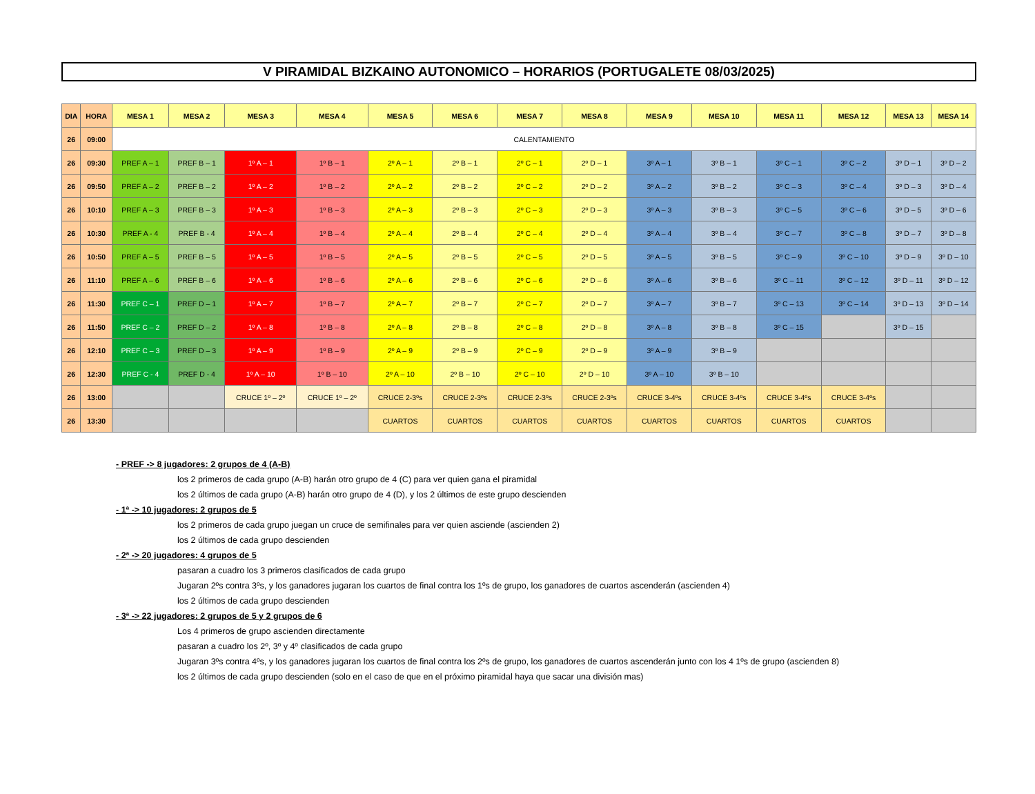V PIRAMIDAL BIZKAINO AUTONOMICO – HORARIOS (PORTUGALETE 08/03/2025)
| DIA | HORA | MESA 1 | MESA 2 | MESA 3 | MESA 4 | MESA 5 | MESA 6 | MESA 7 | MESA 8 | MESA 9 | MESA 10 | MESA 11 | MESA 12 | MESA 13 | MESA 14 |
| --- | --- | --- | --- | --- | --- | --- | --- | --- | --- | --- | --- | --- | --- | --- | --- |
| 26 | 09:00 | CALENTAMIENTO | | | | | | | | | | | | | |
| 26 | 09:30 | PREF A – 1 | PREF B – 1 | 1º A – 1 | 1º B – 1 | 2º A – 1 | 2º B – 1 | 2º C – 1 | 2º D – 1 | 3º A – 1 | 3º B – 1 | 3º C – 1 | 3º C – 2 | 3º D – 1 | 3º D – 2 |
| 26 | 09:50 | PREF A – 2 | PREF B – 2 | 1º A – 2 | 1º B – 2 | 2º A – 2 | 2º B – 2 | 2º C – 2 | 2º D – 2 | 3º A – 2 | 3º B – 2 | 3º C – 3 | 3º C – 4 | 3º D – 3 | 3º D – 4 |
| 26 | 10:10 | PREF A – 3 | PREF B – 3 | 1º A – 3 | 1º B – 3 | 2º A – 3 | 2º B – 3 | 2º C – 3 | 2º D – 3 | 3º A – 3 | 3º B – 3 | 3º C – 5 | 3º C – 6 | 3º D – 5 | 3º D – 6 |
| 26 | 10:30 | PREF A - 4 | PREF B - 4 | 1º A – 4 | 1º B – 4 | 2º A – 4 | 2º B – 4 | 2º C – 4 | 2º D – 4 | 3º A – 4 | 3º B – 4 | 3º C – 7 | 3º C – 8 | 3º D – 7 | 3º D – 8 |
| 26 | 10:50 | PREF A – 5 | PREF B – 5 | 1º A – 5 | 1º B – 5 | 2º A – 5 | 2º B – 5 | 2º C – 5 | 2º D – 5 | 3º A – 5 | 3º B – 5 | 3º C – 9 | 3º C – 10 | 3º D – 9 | 3º D – 10 |
| 26 | 11:10 | PREF A – 6 | PREF B – 6 | 1º A – 6 | 1º B – 6 | 2º A – 6 | 2º B – 6 | 2º C – 6 | 2º D – 6 | 3º A – 6 | 3º B – 6 | 3º C – 11 | 3º C – 12 | 3º D – 11 | 3º D – 12 |
| 26 | 11:30 | PREF C – 1 | PREF D – 1 | 1º A – 7 | 1º B – 7 | 2º A – 7 | 2º B – 7 | 2º C – 7 | 2º D – 7 | 3º A – 7 | 3º B – 7 | 3º C – 13 | 3º C – 14 | 3º D – 13 | 3º D – 14 |
| 26 | 11:50 | PREF C – 2 | PREF D – 2 | 1º A – 8 | 1º B – 8 | 2º A – 8 | 2º B – 8 | 2º C – 8 | 2º D – 8 | 3º A – 8 | 3º B – 8 | 3º C – 15 | | 3º D – 15 | |
| 26 | 12:10 | PREF C – 3 | PREF D – 3 | 1º A – 9 | 1º B – 9 | 2º A – 9 | 2º B – 9 | 2º C – 9 | 2º D – 9 | 3º A – 9 | 3º B – 9 | | | | |
| 26 | 12:30 | PREF C - 4 | PREF D - 4 | 1º A – 10 | 1º B – 10 | 2º A – 10 | 2º B – 10 | 2º C – 10 | 2º D – 10 | 3º A – 10 | 3º B – 10 | | | | |
| 26 | 13:00 | | | CRUCE 1º – 2º | CRUCE 1º – 2º | CRUCE 2-3ºs | CRUCE 2-3ºs | CRUCE 2-3ºs | CRUCE 2-3ºs | CRUCE 3-4ºs | CRUCE 3-4ºs | CRUCE 3-4ºs | CRUCE 3-4ºs | | |
| 26 | 13:30 | | | | | CUARTOS | CUARTOS | CUARTOS | CUARTOS | CUARTOS | CUARTOS | CUARTOS | CUARTOS | | |
- PREF -> 8 jugadores: 2 grupos de 4 (A-B)
los 2 primeros de cada grupo (A-B) harán otro grupo de 4 (C) para ver quien gana el piramidal
los 2 últimos de cada grupo (A-B) harán otro grupo de 4 (D), y los 2 últimos de este grupo descienden
- 1ª -> 10 jugadores: 2 grupos de 5
los 2 primeros de cada grupo juegan un cruce de semifinales para ver quien asciende (ascienden 2)
los 2 últimos de cada grupo descienden
- 2ª -> 20 jugadores: 4 grupos de 5
pasaran a cuadro los 3 primeros clasificados de cada grupo
Jugaran 2ºs contra 3ºs, y los ganadores jugaran los cuartos de final contra los 1ºs de grupo, los ganadores de cuartos ascenderán (ascienden 4)
los 2 últimos de cada grupo descienden
- 3ª -> 22 jugadores: 2 grupos de 5 y 2 grupos de 6
Los 4 primeros de grupo ascienden directamente
pasaran a cuadro los 2º, 3º y 4º clasificados de cada grupo
Jugaran 3ºs contra 4ºs, y los ganadores jugaran los cuartos de final contra los 2ºs de grupo, los ganadores de cuartos ascenderán junto con los 4 1ºs de grupo (ascienden 8)
los 2 últimos de cada grupo descienden (solo en el caso de que en el próximo piramidal haya que sacar una división mas)